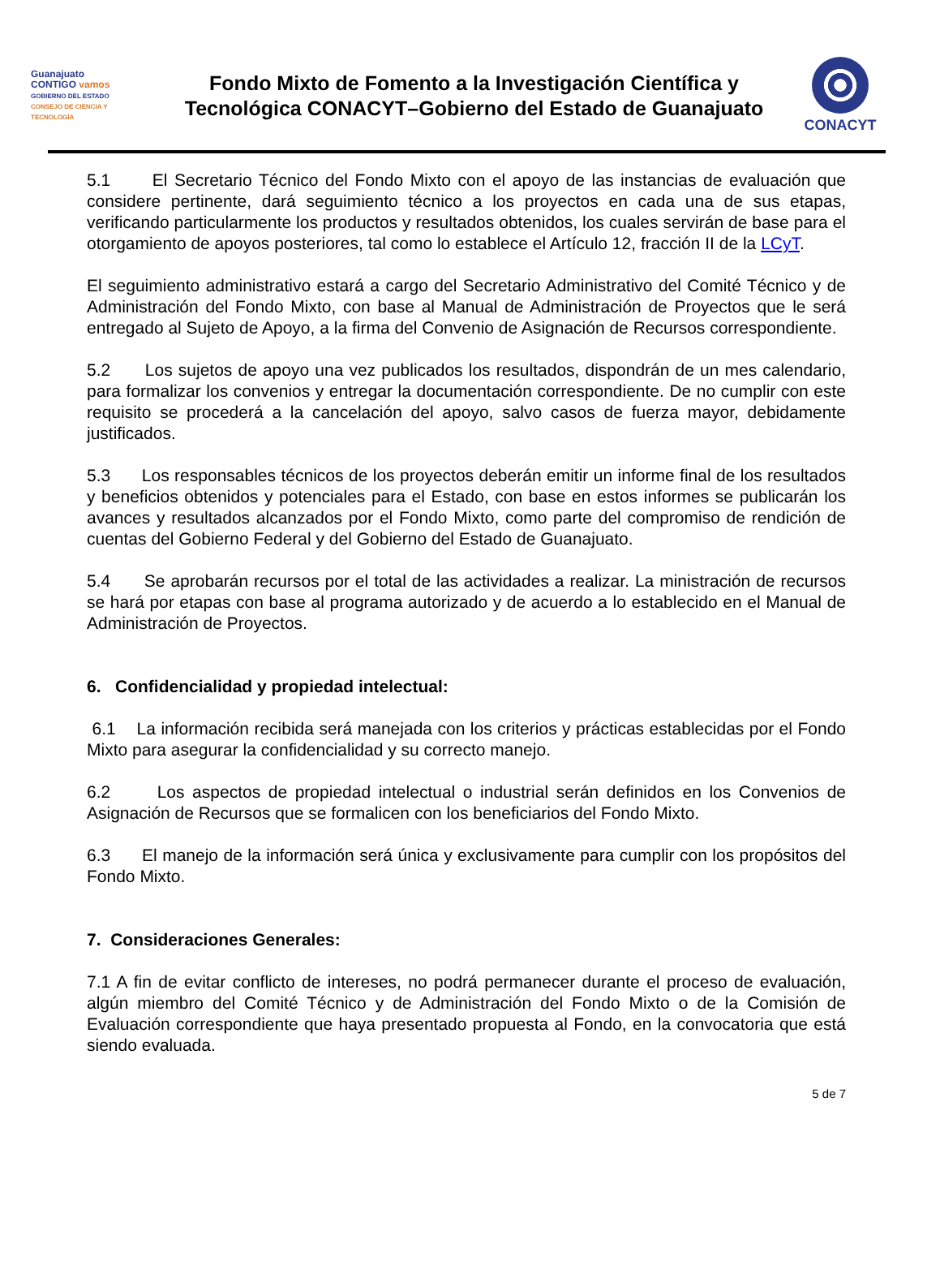Guanajuato
CONTIGO vamos
GOBIERNO DEL ESTADO
CONSEJO DE CIENCIA Y TECNOLOGÍA
Fondo Mixto de Fomento a la Investigación Científica y
Tecnológica CONACYT–Gobierno del Estado de Guanajuato
CONACYT
5.1 El Secretario Técnico del Fondo Mixto con el apoyo de las instancias de evaluación que considere pertinente, dará seguimiento técnico a los proyectos en cada una de sus etapas, verificando particularmente los productos y resultados obtenidos, los cuales servirán de base para el otorgamiento de apoyos posteriores, tal como lo establece el Artículo 12, fracción II de la LCyT.
El seguimiento administrativo estará a cargo del Secretario Administrativo del Comité Técnico y de Administración del Fondo Mixto, con base al Manual de Administración de Proyectos que le será entregado al Sujeto de Apoyo, a la firma del Convenio de Asignación de Recursos correspondiente.
5.2 Los sujetos de apoyo una vez publicados los resultados, dispondrán de un mes calendario, para formalizar los convenios y entregar la documentación correspondiente. De no cumplir con este requisito se procederá a la cancelación del apoyo, salvo casos de fuerza mayor, debidamente justificados.
5.3 Los responsables técnicos de los proyectos deberán emitir un informe final de los resultados y beneficios obtenidos y potenciales para el Estado, con base en estos informes se publicarán los avances y resultados alcanzados por el Fondo Mixto, como parte del compromiso de rendición de cuentas del Gobierno Federal y del Gobierno del Estado de Guanajuato.
5.4 Se aprobarán recursos por el total de las actividades a realizar. La ministración de recursos se hará por etapas con base al programa autorizado y de acuerdo a lo establecido en el Manual de Administración de Proyectos.
6. Confidencialidad y propiedad intelectual:
6.1 La información recibida será manejada con los criterios y prácticas establecidas por el Fondo Mixto para asegurar la confidencialidad y su correcto manejo.
6.2 Los aspectos de propiedad intelectual o industrial serán definidos en los Convenios de Asignación de Recursos que se formalicen con los beneficiarios del Fondo Mixto.
6.3 El manejo de la información será única y exclusivamente para cumplir con los propósitos del Fondo Mixto.
7. Consideraciones Generales:
7.1 A fin de evitar conflicto de intereses, no podrá permanecer durante el proceso de evaluación, algún miembro del Comité Técnico y de Administración del Fondo Mixto o de la Comisión de Evaluación correspondiente que haya presentado propuesta al Fondo, en la convocatoria que está siendo evaluada.
5 de 7